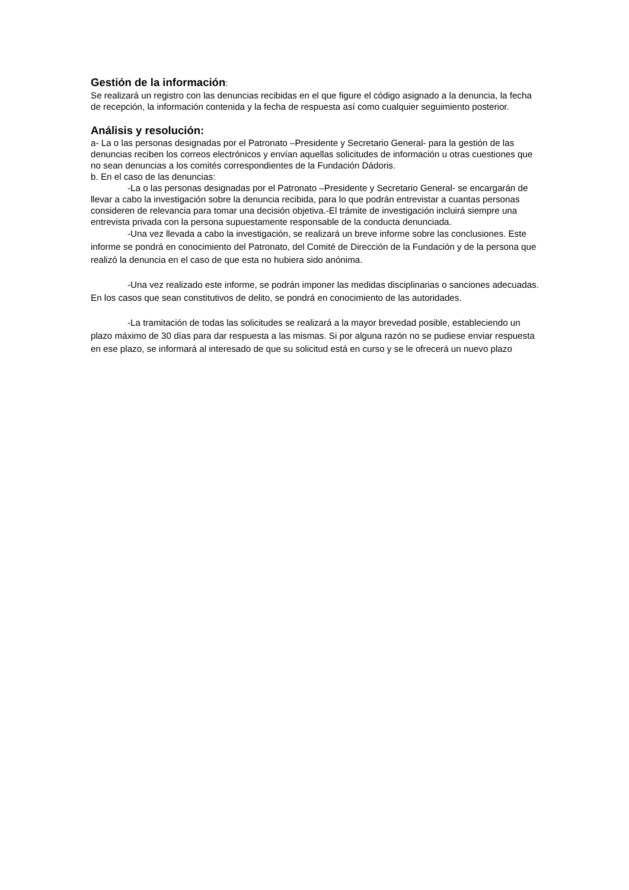Gestión de la información:
Se realizará un registro con las denuncias recibidas en el que figure el código asignado a la denuncia, la fecha de recepción, la información contenida y la fecha de respuesta así como cualquier seguimiento posterior.
Análisis y resolución:
a- La o las personas designadas por el Patronato –Presidente y Secretario General- para la gestión de las denuncias reciben los correos electrónicos y envían aquellas solicitudes de información u otras cuestiones que no sean denuncias a los comités correspondientes de la Fundación Dádoris.
b. En el caso de las denuncias:
-La o las personas designadas por el Patronato –Presidente y Secretario General- se encargarán de llevar a cabo la investigación sobre la denuncia recibida, para lo que podrán entrevistar a cuantas personas consideren de relevancia para tomar una decisión objetiva.-El trámite de investigación incluirá siempre una entrevista privada con la persona supuestamente responsable de la conducta denunciada.
-Una vez llevada a cabo la investigación, se realizará un breve informe sobre las conclusiones. Este informe se pondrá en conocimiento del Patronato, del Comité de Dirección de la Fundación y de la persona que realizó la denuncia en el caso de que esta no hubiera sido anónima.
-Una vez realizado este informe, se podrán imponer las medidas disciplinarias o sanciones adecuadas. En los casos que sean constitutivos de delito, se pondrá en conocimiento de las autoridades.
-La tramitación de todas las solicitudes se realizará a la mayor brevedad posible, estableciendo un plazo máximo de 30 días para dar respuesta a las mismas. Si por alguna razón no se pudiese enviar respuesta en ese plazo, se informará al interesado de que su solicitud está en curso y se le ofrecerá un nuevo plazo